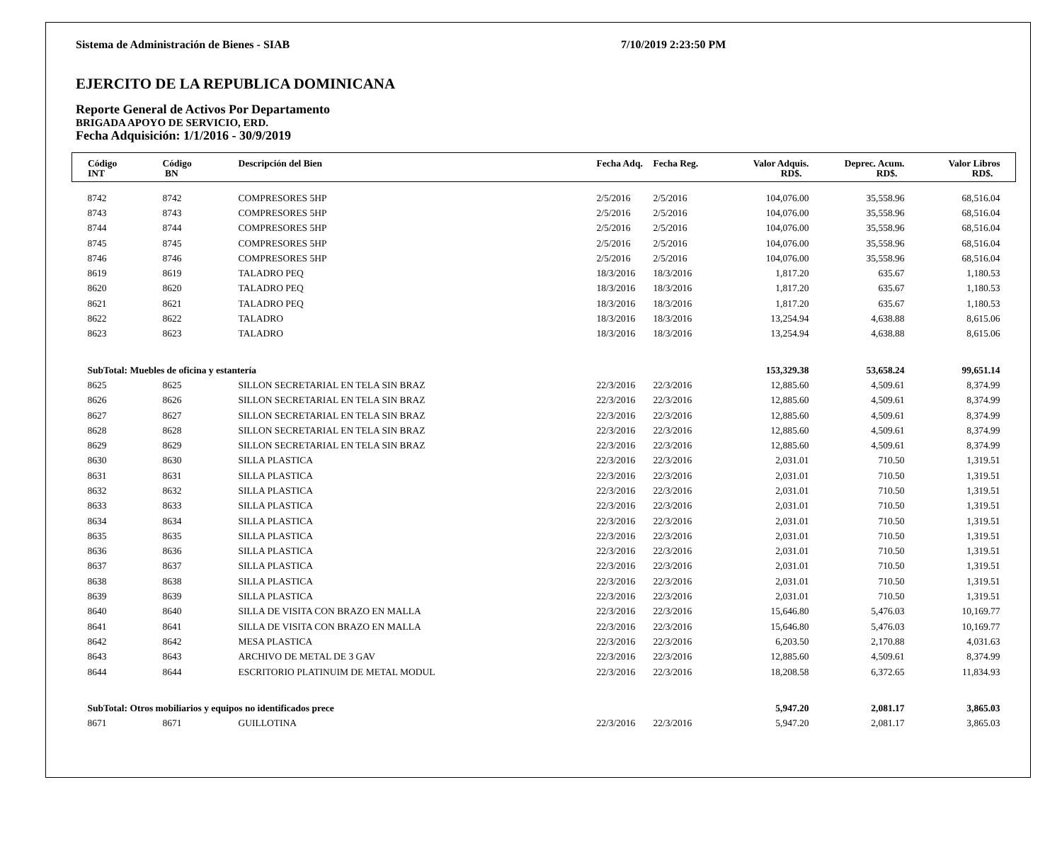Sistema de Administración de Bienes - SIAB 7/10/2019 2:23:50 PM
EJERCITO DE LA REPUBLICA DOMINICANA
Reporte General de Activos Por Departamento
BRIGADA APOYO DE SERVICIO, ERD.
Fecha Adquisición: 1/1/2016 - 30/9/2019
| Código INT | Código BN | Descripción del Bien | Fecha Adq. | Fecha Reg. | Valor Adquis. RD$. | Deprec. Acum. RD$. | Valor Libros RD$. | |
| --- | --- | --- | --- | --- | --- | --- | --- | --- |
| 8742 | 8742 | COMPRESORES 5HP | 2/5/2016 | 2/5/2016 | 104,076.00 | 35,558.96 | 68,516.04 | |
| 8743 | 8743 | COMPRESORES 5HP | 2/5/2016 | 2/5/2016 | 104,076.00 | 35,558.96 | 68,516.04 | |
| 8744 | 8744 | COMPRESORES 5HP | 2/5/2016 | 2/5/2016 | 104,076.00 | 35,558.96 | 68,516.04 | |
| 8745 | 8745 | COMPRESORES 5HP | 2/5/2016 | 2/5/2016 | 104,076.00 | 35,558.96 | 68,516.04 | |
| 8746 | 8746 | COMPRESORES 5HP | 2/5/2016 | 2/5/2016 | 104,076.00 | 35,558.96 | 68,516.04 | |
| 8619 | 8619 | TALADRO PEQ | 18/3/2016 | 18/3/2016 | 1,817.20 | 635.67 | 1,180.53 | |
| 8620 | 8620 | TALADRO PEQ | 18/3/2016 | 18/3/2016 | 1,817.20 | 635.67 | 1,180.53 | |
| 8621 | 8621 | TALADRO PEQ | 18/3/2016 | 18/3/2016 | 1,817.20 | 635.67 | 1,180.53 | |
| 8622 | 8622 | TALADRO | 18/3/2016 | 18/3/2016 | 13,254.94 | 4,638.88 | 8,615.06 | |
| 8623 | 8623 | TALADRO | 18/3/2016 | 18/3/2016 | 13,254.94 | 4,638.88 | 8,615.06 | |
| SubTotal: Muebles de oficina y estantería | | | | | 153,329.38 | 53,658.24 | 99,651.14 | |
| 8625 | 8625 | SILLON SECRETARIAL EN TELA SIN BRAZ | 22/3/2016 | 22/3/2016 | 12,885.60 | 4,509.61 | 8,374.99 | |
| 8626 | 8626 | SILLON SECRETARIAL EN TELA SIN BRAZ | 22/3/2016 | 22/3/2016 | 12,885.60 | 4,509.61 | 8,374.99 | |
| 8627 | 8627 | SILLON SECRETARIAL EN TELA SIN BRAZ | 22/3/2016 | 22/3/2016 | 12,885.60 | 4,509.61 | 8,374.99 | |
| 8628 | 8628 | SILLON SECRETARIAL EN TELA SIN BRAZ | 22/3/2016 | 22/3/2016 | 12,885.60 | 4,509.61 | 8,374.99 | |
| 8629 | 8629 | SILLON SECRETARIAL EN TELA SIN BRAZ | 22/3/2016 | 22/3/2016 | 12,885.60 | 4,509.61 | 8,374.99 | |
| 8630 | 8630 | SILLA PLASTICA | 22/3/2016 | 22/3/2016 | 2,031.01 | 710.50 | 1,319.51 | |
| 8631 | 8631 | SILLA PLASTICA | 22/3/2016 | 22/3/2016 | 2,031.01 | 710.50 | 1,319.51 | |
| 8632 | 8632 | SILLA PLASTICA | 22/3/2016 | 22/3/2016 | 2,031.01 | 710.50 | 1,319.51 | |
| 8633 | 8633 | SILLA PLASTICA | 22/3/2016 | 22/3/2016 | 2,031.01 | 710.50 | 1,319.51 | |
| 8634 | 8634 | SILLA PLASTICA | 22/3/2016 | 22/3/2016 | 2,031.01 | 710.50 | 1,319.51 | |
| 8635 | 8635 | SILLA PLASTICA | 22/3/2016 | 22/3/2016 | 2,031.01 | 710.50 | 1,319.51 | |
| 8636 | 8636 | SILLA PLASTICA | 22/3/2016 | 22/3/2016 | 2,031.01 | 710.50 | 1,319.51 | |
| 8637 | 8637 | SILLA PLASTICA | 22/3/2016 | 22/3/2016 | 2,031.01 | 710.50 | 1,319.51 | |
| 8638 | 8638 | SILLA PLASTICA | 22/3/2016 | 22/3/2016 | 2,031.01 | 710.50 | 1,319.51 | |
| 8639 | 8639 | SILLA PLASTICA | 22/3/2016 | 22/3/2016 | 2,031.01 | 710.50 | 1,319.51 | |
| 8640 | 8640 | SILLA DE VISITA CON BRAZO EN MALLA | 22/3/2016 | 22/3/2016 | 15,646.80 | 5,476.03 | 10,169.77 | |
| 8641 | 8641 | SILLA DE VISITA CON BRAZO EN MALLA | 22/3/2016 | 22/3/2016 | 15,646.80 | 5,476.03 | 10,169.77 | |
| 8642 | 8642 | MESA PLASTICA | 22/3/2016 | 22/3/2016 | 6,203.50 | 2,170.88 | 4,031.63 | |
| 8643 | 8643 | ARCHIVO DE METAL DE 3 GAV | 22/3/2016 | 22/3/2016 | 12,885.60 | 4,509.61 | 8,374.99 | |
| 8644 | 8644 | ESCRITORIO PLATINUIM DE METAL MODUL | 22/3/2016 | 22/3/2016 | 18,208.58 | 6,372.65 | 11,834.93 | |
| SubTotal: Otros mobiliarios y equipos no identificados prece | | | | | 5,947.20 | 2,081.17 | 3,865.03 | |
| 8671 | 8671 | GUILLOTINA | 22/3/2016 | 22/3/2016 | 5,947.20 | 2,081.17 | 3,865.03 | |